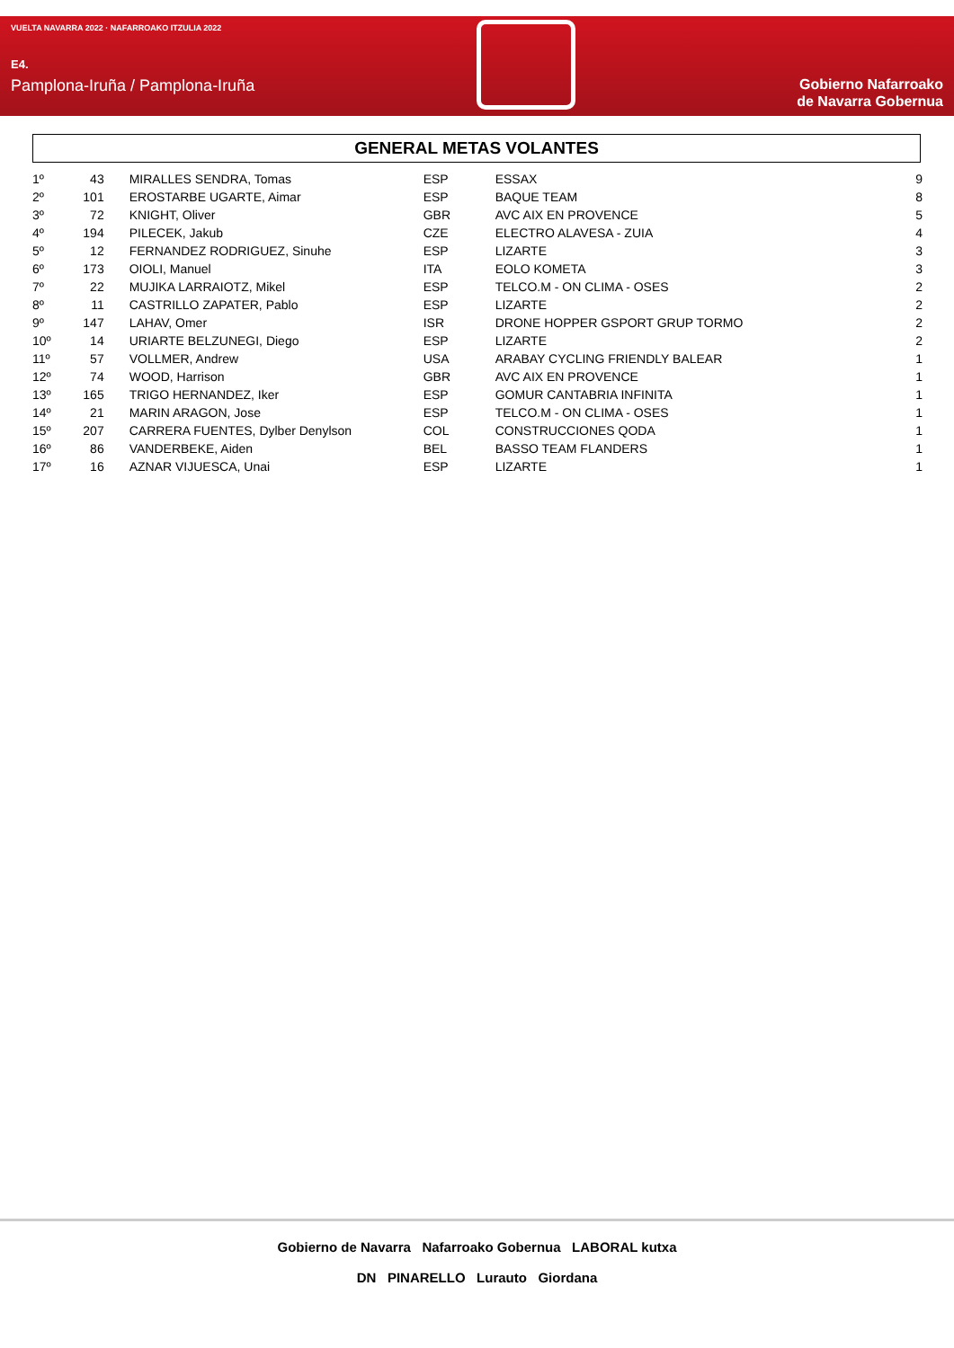VUELTA NAVARRA 2022 · NAFARROAKO ITZULIA 2022
E4.
Pamplona-Iruña / Pamplona-Iruña
Gobierno Nafarroako
de Navarra Gobernua
GENERAL METAS VOLANTES
| 1º | 43 | MIRALLES SENDRA, Tomas | ESP | ESSAX | 9 |
| 2º | 101 | EROSTARBE UGARTE, Aimar | ESP | BAQUE TEAM | 8 |
| 3º | 72 | KNIGHT, Oliver | GBR | AVC AIX EN PROVENCE | 5 |
| 4º | 194 | PILECEK, Jakub | CZE | ELECTRO ALAVESA - ZUIA | 4 |
| 5º | 12 | FERNANDEZ RODRIGUEZ, Sinuhe | ESP | LIZARTE | 3 |
| 6º | 173 | OIOLI, Manuel | ITA | EOLO KOMETA | 3 |
| 7º | 22 | MUJIKA LARRAIOTZ, Mikel | ESP | TELCO.M - ON CLIMA - OSES | 2 |
| 8º | 11 | CASTRILLO ZAPATER, Pablo | ESP | LIZARTE | 2 |
| 9º | 147 | LAHAV, Omer | ISR | DRONE HOPPER GSPORT GRUP TORMO | 2 |
| 10º | 14 | URIARTE BELZUNEGI, Diego | ESP | LIZARTE | 2 |
| 11º | 57 | VOLLMER, Andrew | USA | ARABAY CYCLING FRIENDLY BALEAR | 1 |
| 12º | 74 | WOOD, Harrison | GBR | AVC AIX EN PROVENCE | 1 |
| 13º | 165 | TRIGO HERNANDEZ, Iker | ESP | GOMUR CANTABRIA INFINITA | 1 |
| 14º | 21 | MARIN ARAGON, Jose | ESP | TELCO.M - ON CLIMA - OSES | 1 |
| 15º | 207 | CARRERA FUENTES, Dylber Denylson | COL | CONSTRUCCIONES QODA | 1 |
| 16º | 86 | VANDERBEKE, Aiden | BEL | BASSO TEAM FLANDERS | 1 |
| 17º | 16 | AZNAR VIJUESCA, Unai | ESP | LIZARTE | 1 |
Gobierno de Navarra Nafarroako Gobernua LABORAL kutxa
DN PINARELLO Lurauto Giordana